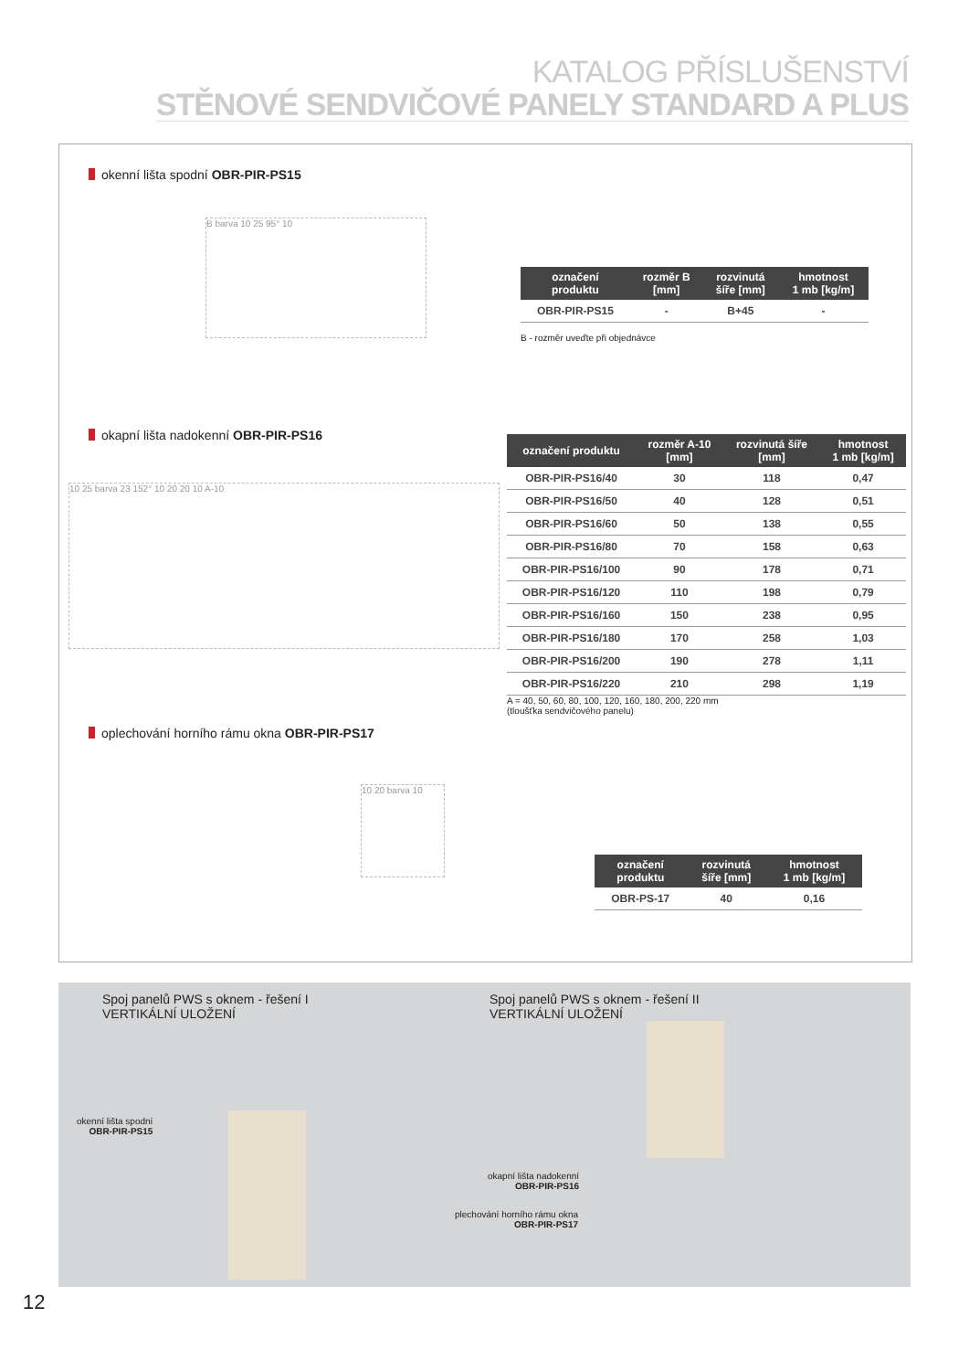KATALOG PŘÍSLUŠENSTVÍ
STĚNOVÉ SENDVIČOVÉ PANELY STANDARD A PLUS
okenní lišta spodní OBR-PIR-PS15
B barva 10 25 95° 10
| označení produktu | rozměr B [mm] | rozvinutá šíře [mm] | hmotnost 1 mb [kg/m] |
| --- | --- | --- | --- |
| OBR-PIR-PS15 | - | B+45 | - |
B - rozměr uveďte při objednávce
okapní lišta nadokenní OBR-PIR-PS16
10 25 barva 23 152° 10 20 20 10 A-10
| označení produktu | rozměr A-10 [mm] | rozvinutá šíře [mm] | hmotnost 1 mb [kg/m] |
| --- | --- | --- | --- |
| OBR-PIR-PS16/40 | 30 | 118 | 0,47 |
| OBR-PIR-PS16/50 | 40 | 128 | 0,51 |
| OBR-PIR-PS16/60 | 50 | 138 | 0,55 |
| OBR-PIR-PS16/80 | 70 | 158 | 0,63 |
| OBR-PIR-PS16/100 | 90 | 178 | 0,71 |
| OBR-PIR-PS16/120 | 110 | 198 | 0,79 |
| OBR-PIR-PS16/160 | 150 | 238 | 0,95 |
| OBR-PIR-PS16/180 | 170 | 258 | 1,03 |
| OBR-PIR-PS16/200 | 190 | 278 | 1,11 |
| OBR-PIR-PS16/220 | 210 | 298 | 1,19 |
A = 40, 50, 60, 80, 100, 120, 160, 180, 200, 220 mm
(tloušťka sendvičového panelu)
oplechování horního rámu okna OBR-PIR-PS17
10 20 barva 10
| označení produktu | rozvinutá šíře [mm] | hmotnost 1 mb [kg/m] |
| --- | --- | --- |
| OBR-PS-17 | 40 | 0,16 |
Spoj panelů PWS s oknem - řešení I
VERTIKÁLNÍ ULOŽENÍ
Spoj panelů PWS s oknem - řešení II
VERTIKÁLNÍ ULOŽENÍ
okenní lišta spodní
OBR-PIR-PS15
okapní lišta nadokenní
OBR-PIR-PS16
plechování horního rámu okna
OBR-PIR-PS17
12